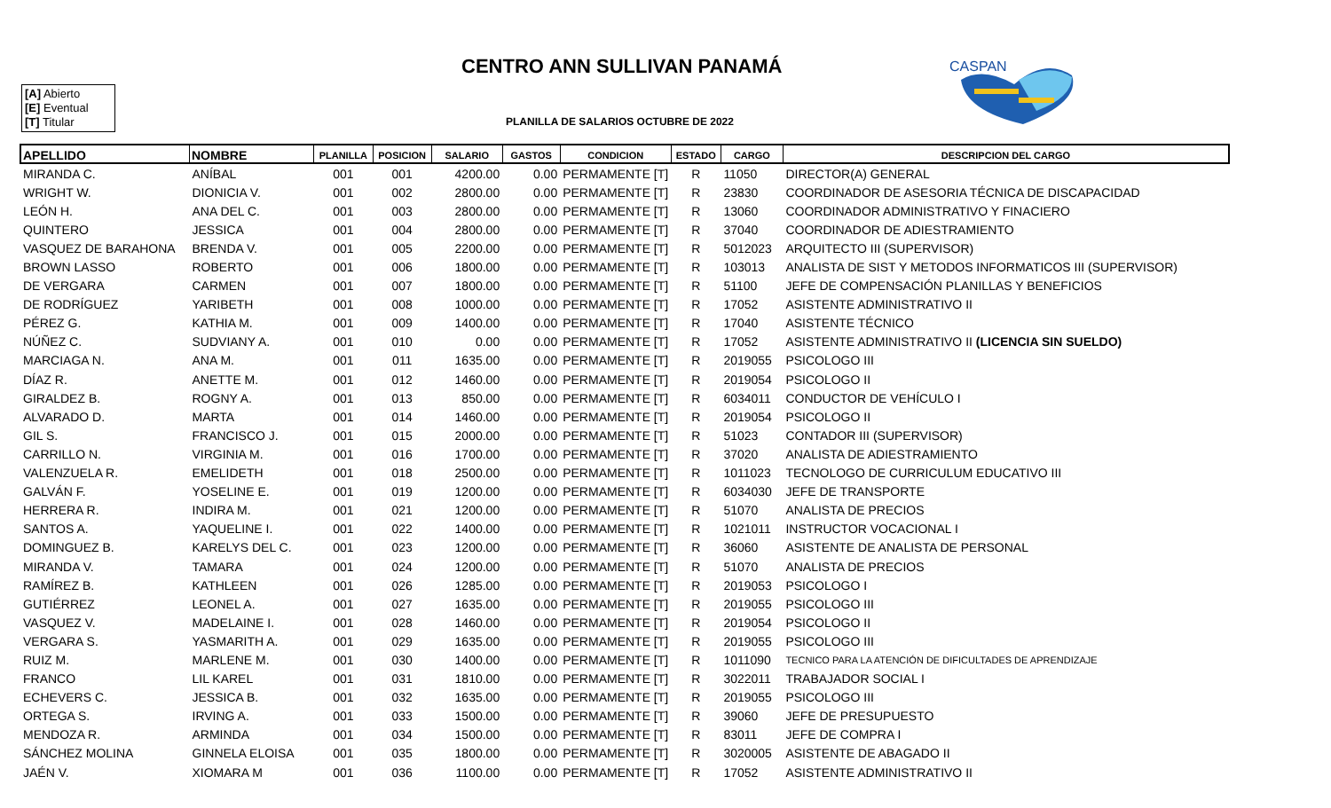[A] Abierto
[E] Eventual
[T] Titular
CENTRO ANN SULLIVAN PANAMÁ
PLANILLA DE SALARIOS OCTUBRE DE 2022
CASPAN
| APELLIDO | NOMBRE | PLANILLA | POSICION | SALARIO | GASTOS | CONDICION | ESTADO | CARGO | DESCRIPCION DEL CARGO |
| --- | --- | --- | --- | --- | --- | --- | --- | --- | --- |
| MIRANDA C. | ANÍBAL | 001 | 001 | 4200.00 | 0.00 | PERMAMENTE [T] | R | 11050 | DIRECTOR(A) GENERAL |
| WRIGHT W. | DIONICIA V. | 001 | 002 | 2800.00 | 0.00 | PERMAMENTE [T] | R | 23830 | COORDINADOR DE ASESORIA TÉCNICA DE DISCAPACIDAD |
| LEÓN H. | ANA DEL C. | 001 | 003 | 2800.00 | 0.00 | PERMAMENTE [T] | R | 13060 | COORDINADOR ADMINISTRATIVO Y FINACIERO |
| QUINTERO | JESSICA | 001 | 004 | 2800.00 | 0.00 | PERMAMENTE [T] | R | 37040 | COORDINADOR DE ADIESTRAMIENTO |
| VASQUEZ DE BARAHONA | BRENDA V. | 001 | 005 | 2200.00 | 0.00 | PERMAMENTE [T] | R | 5012023 | ARQUITECTO III (SUPERVISOR) |
| BROWN LASSO | ROBERTO | 001 | 006 | 1800.00 | 0.00 | PERMAMENTE [T] | R | 103013 | ANALISTA DE SIST Y METODOS INFORMATICOS III (SUPERVISOR) |
| DE VERGARA | CARMEN | 001 | 007 | 1800.00 | 0.00 | PERMAMENTE [T] | R | 51100 | JEFE DE COMPENSACIÓN PLANILLAS Y BENEFICIOS |
| DE RODRÍGUEZ | YARIBETH | 001 | 008 | 1000.00 | 0.00 | PERMAMENTE [T] | R | 17052 | ASISTENTE ADMINISTRATIVO II |
| PÉREZ G. | KATHIA M. | 001 | 009 | 1400.00 | 0.00 | PERMAMENTE [T] | R | 17040 | ASISTENTE TÉCNICO |
| NÚÑEZ C. | SUDVIANY A. | 001 | 010 | 0.00 | 0.00 | PERMAMENTE [T] | R | 17052 | ASISTENTE ADMINISTRATIVO II (LICENCIA SIN SUELDO) |
| MARCIAGA N. | ANA M. | 001 | 011 | 1635.00 | 0.00 | PERMAMENTE [T] | R | 2019055 | PSICOLOGO III |
| DÍAZ R. | ANETTE M. | 001 | 012 | 1460.00 | 0.00 | PERMAMENTE [T] | R | 2019054 | PSICOLOGO II |
| GIRALDEZ B. | ROGNY A. | 001 | 013 | 850.00 | 0.00 | PERMAMENTE [T] | R | 6034011 | CONDUCTOR DE VEHÍCULO I |
| ALVARADO D. | MARTA | 001 | 014 | 1460.00 | 0.00 | PERMAMENTE [T] | R | 2019054 | PSICOLOGO II |
| GIL S. | FRANCISCO J. | 001 | 015 | 2000.00 | 0.00 | PERMAMENTE [T] | R | 51023 | CONTADOR III (SUPERVISOR) |
| CARRILLO N. | VIRGINIA M. | 001 | 016 | 1700.00 | 0.00 | PERMAMENTE [T] | R | 37020 | ANALISTA DE ADIESTRAMIENTO |
| VALENZUELA R. | EMELIDETH | 001 | 018 | 2500.00 | 0.00 | PERMAMENTE [T] | R | 1011023 | TECNOLOGO DE CURRICULUM EDUCATIVO III |
| GALVÁN F. | YOSELINE E. | 001 | 019 | 1200.00 | 0.00 | PERMAMENTE [T] | R | 6034030 | JEFE DE TRANSPORTE |
| HERRERA R. | INDIRA M. | 001 | 021 | 1200.00 | 0.00 | PERMAMENTE [T] | R | 51070 | ANALISTA DE PRECIOS |
| SANTOS A. | YAQUELINE I. | 001 | 022 | 1400.00 | 0.00 | PERMAMENTE [T] | R | 1021011 | INSTRUCTOR VOCACIONAL I |
| DOMINGUEZ B. | KARELYS DEL C. | 001 | 023 | 1200.00 | 0.00 | PERMAMENTE [T] | R | 36060 | ASISTENTE DE ANALISTA DE PERSONAL |
| MIRANDA V. | TAMARA | 001 | 024 | 1200.00 | 0.00 | PERMAMENTE [T] | R | 51070 | ANALISTA DE PRECIOS |
| RAMÍREZ B. | KATHLEEN | 001 | 026 | 1285.00 | 0.00 | PERMAMENTE [T] | R | 2019053 | PSICOLOGO I |
| GUTIÉRREZ | LEONEL A. | 001 | 027 | 1635.00 | 0.00 | PERMAMENTE [T] | R | 2019055 | PSICOLOGO III |
| VASQUEZ V. | MADELAINE I. | 001 | 028 | 1460.00 | 0.00 | PERMAMENTE [T] | R | 2019054 | PSICOLOGO II |
| VERGARA S. | YASMARITH A. | 001 | 029 | 1635.00 | 0.00 | PERMAMENTE [T] | R | 2019055 | PSICOLOGO III |
| RUIZ M. | MARLENE M. | 001 | 030 | 1400.00 | 0.00 | PERMAMENTE [T] | R | 1011090 | TECNICO PARA LA ATENCIÓN DE DIFICULTADES DE APRENDIZAJE |
| FRANCO | LIL KAREL | 001 | 031 | 1810.00 | 0.00 | PERMAMENTE [T] | R | 3022011 | TRABAJADOR SOCIAL I |
| ECHEVERS C. | JESSICA B. | 001 | 032 | 1635.00 | 0.00 | PERMAMENTE [T] | R | 2019055 | PSICOLOGO III |
| ORTEGA S. | IRVING A. | 001 | 033 | 1500.00 | 0.00 | PERMAMENTE [T] | R | 39060 | JEFE DE PRESUPUESTO |
| MENDOZA R. | ARMINDA | 001 | 034 | 1500.00 | 0.00 | PERMAMENTE [T] | R | 83011 | JEFE DE COMPRA I |
| SÁNCHEZ MOLINA | GINNELA ELOISA | 001 | 035 | 1800.00 | 0.00 | PERMAMENTE [T] | R | 3020005 | ASISTENTE DE ABAGADO II |
| JAÉN V. | XIOMARA M | 001 | 036 | 1100.00 | 0.00 | PERMAMENTE [T] | R | 17052 | ASISTENTE ADMINISTRATIVO II |